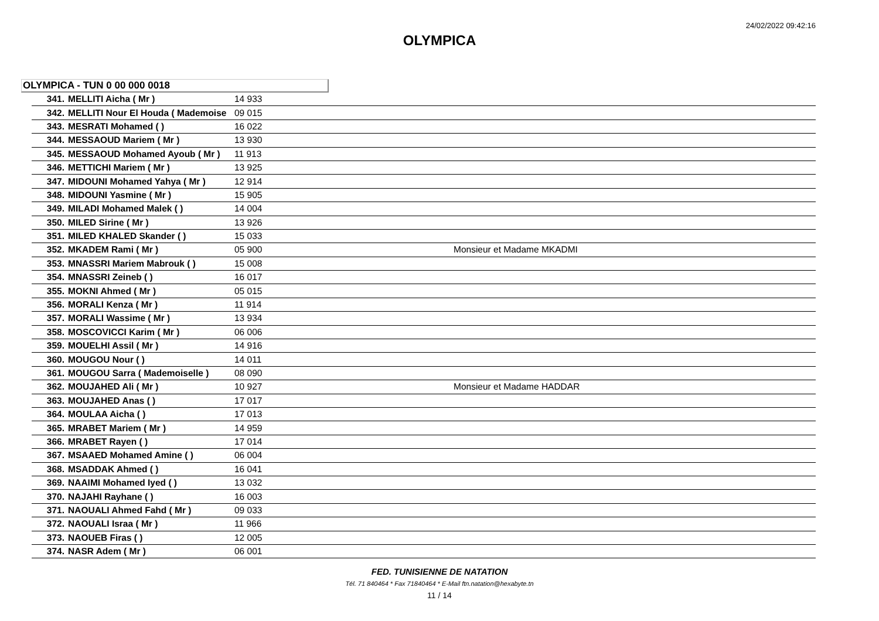24/02/2022 09:42:16
OLYMPICA
OLYMPICA - TUN 0 00 000 0018
| 341. | MELLITI Aicha ( Mr ) | 14 933 | |
| 342. | MELLITI Nour El Houda ( Mademoise | 09 015 | |
| 343. | MESRATI Mohamed ( ) | 16 022 | |
| 344. | MESSAOUD Mariem ( Mr ) | 13 930 | |
| 345. | MESSAOUD Mohamed Ayoub ( Mr ) | 11 913 | |
| 346. | METTICHI Mariem ( Mr ) | 13 925 | |
| 347. | MIDOUNI Mohamed Yahya ( Mr ) | 12 914 | |
| 348. | MIDOUNI Yasmine ( Mr ) | 15 905 | |
| 349. | MILADI Mohamed Malek ( ) | 14 004 | |
| 350. | MILED Sirine ( Mr ) | 13 926 | |
| 351. | MILED KHALED Skander ( ) | 15 033 | |
| 352. | MKADEM Rami ( Mr ) | 05 900 | Monsieur et Madame MKADMI |
| 353. | MNASSRI Mariem Mabrouk ( ) | 15 008 | |
| 354. | MNASSRI Zeineb ( ) | 16 017 | |
| 355. | MOKNI Ahmed ( Mr ) | 05 015 | |
| 356. | MORALI Kenza ( Mr ) | 11 914 | |
| 357. | MORALI Wassime ( Mr ) | 13 934 | |
| 358. | MOSCOVICCI Karim ( Mr ) | 06 006 | |
| 359. | MOUELHI Assil ( Mr ) | 14 916 | |
| 360. | MOUGOU Nour ( ) | 14 011 | |
| 361. | MOUGOU Sarra ( Mademoiselle ) | 08 090 | |
| 362. | MOUJAHED Ali ( Mr ) | 10 927 | Monsieur et Madame HADDAR |
| 363. | MOUJAHED Anas ( ) | 17 017 | |
| 364. | MOULAA Aicha ( ) | 17 013 | |
| 365. | MRABET Mariem ( Mr ) | 14 959 | |
| 366. | MRABET Rayen ( ) | 17 014 | |
| 367. | MSAAED Mohamed Amine ( ) | 06 004 | |
| 368. | MSADDAK Ahmed ( ) | 16 041 | |
| 369. | NAAIMI Mohamed Iyed ( ) | 13 032 | |
| 370. | NAJAHI Rayhane ( ) | 16 003 | |
| 371. | NAOUALI Ahmed Fahd ( Mr ) | 09 033 | |
| 372. | NAOUALI Israa ( Mr ) | 11 966 | |
| 373. | NAOUEB Firas ( ) | 12 005 | |
| 374. | NASR Adem ( Mr ) | 06 001 | |
FED. TUNISIENNE DE NATATION
Tél. 71 840464 * Fax 71840464 * E-Mail ftn.natation@hexabyte.tn
11 / 14